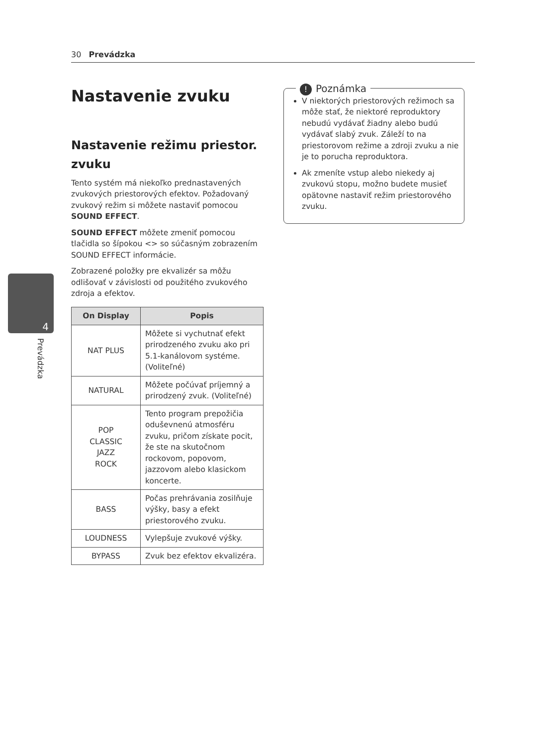30 Prevádzka
4
Prevádzka
Nastavenie zvuku
Nastavenie režimu priestor. zvuku
Tento systém má niekoľko prednastavených zvukových priestorových efektov. Požadovaný zvukový režim si môžete nastaviť pomocou SOUND EFFECT.
SOUND EFFECT môžete zmeniť pomocou tlačidla so šípokou <> so súčasným zobrazením SOUND EFFECT informácie.
Zobrazené položky pre ekvalizér sa môžu odlišovať v závislosti od použitého zvukového zdroja a efektov.
| On Display | Popis |
| --- | --- |
| NAT PLUS | Môžete si vychutnať efekt prirodzeného zvuku ako pri 5.1-kanálovom systéme. (Voliteľné) |
| NATURAL | Môžete počúvať príjemný a prirodzený zvuk. (Voliteľné) |
| POP CLASSIC JAZZ ROCK | Tento program prepožičia oduševnenú atmosféru zvuku, pričom získate pocit, že ste na skutočnom rockovom, popovom, jazzovom alebo klasickom koncerte. |
| BASS | Počas prehrávania zosilňuje výšky, basy a efekt priestorového zvuku. |
| LOUDNESS | Vylepšuje zvukové výšky. |
| BYPASS | Zvuk bez efektov ekvalizéra. |
! Poznámka
V niektorých priestorových režimoch sa môže stať, že niektoré reproduktory nebudú vydávať žiadny alebo budú vydávať slabý zvuk. Záleží to na priestorovom režime a zdroji zvuku a nie je to porucha reproduktora.
Ak zmeníte vstup alebo niekedy aj zvukovú stopu, možno budete musieť opätovne nastaviť režim priestorového zvuku.